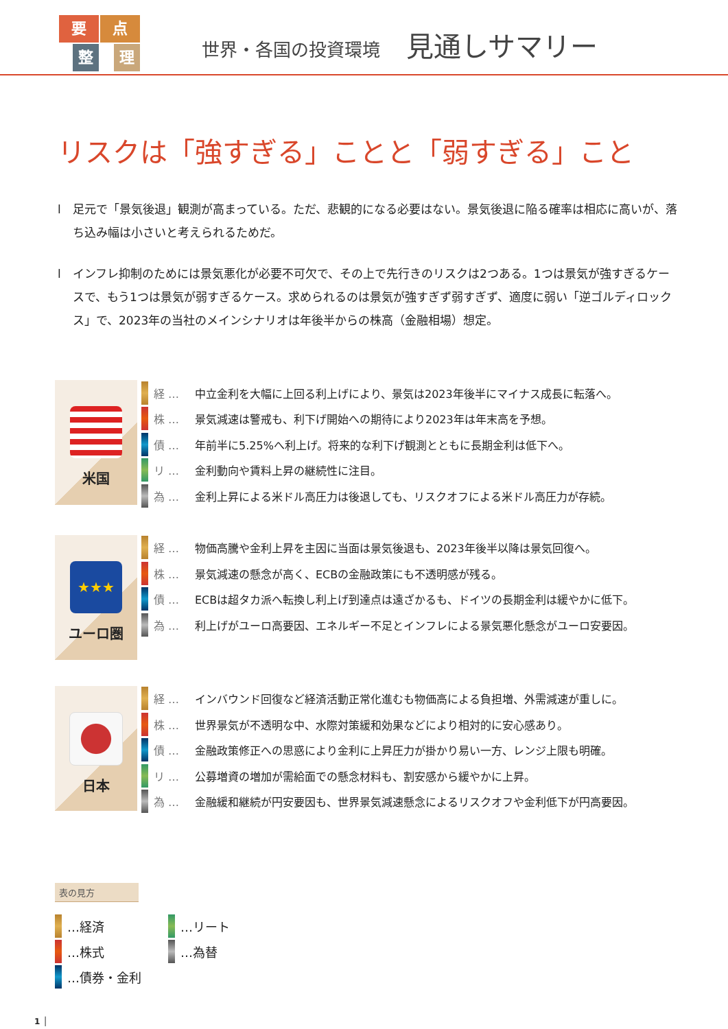要
点
整
理
世界・各国の投資環境 見通しサマリー
リスクは「強すぎる」ことと「弱すぎる」こと
l 足元で「景気後退」観測が高まっている。ただ、悲観的になる必要はない。景気後退に陥る確率は相応に高いが、落ち込み幅は小さいと考えられるためだ。
l インフレ抑制のためには景気悪化が必要不可欠で、その上で先行きのリスクは2つある。1つは景気が強すぎるケースで、もう1つは景気が弱すぎるケース。求められるのは景気が強すぎず弱すぎず、適度に弱い「逆ゴルディロックス」で、2023年の当社のメインシナリオは年後半からの株高（金融相場）想定。
米国
経 … 中立金利を大幅に上回る利上げにより、景気は2023年後半にマイナス成長に転落へ。
株 … 景気減速は警戒も、利下げ開始への期待により2023年は年末高を予想。
債 … 年前半に5.25%へ利上げ。将来的な利下げ観測とともに長期金利は低下へ。
リ … 金利動向や賃料上昇の継続性に注目。
為 … 金利上昇による米ドル高圧力は後退しても、リスクオフによる米ドル高圧力が存続。
★★★
ユーロ圏
経 … 物価高騰や金利上昇を主因に当面は景気後退も、2023年後半以降は景気回復へ。
株 … 景気減速の懸念が高く、ECBの金融政策にも不透明感が残る。
債 … ECBは超タカ派へ転換し利上げ到達点は遠ざかるも、ドイツの長期金利は緩やかに低下。
為 … 利上げがユーロ高要因、エネルギー不足とインフレによる景気悪化懸念がユーロ安要因。
日本
経 … インバウンド回復など経済活動正常化進むも物価高による負担増、外需減速が重しに。
株 … 世界景気が不透明な中、水際対策緩和効果などにより相対的に安心感あり。
債 … 金融政策修正への思惑により金利に上昇圧力が掛かり易い一方、レンジ上限も明確。
リ … 公募増資の増加が需給面での懸念材料も、割安感から緩やかに上昇。
為 … 金融緩和継続が円安要因も、世界景気減速懸念によるリスクオフや金利低下が円高要因。
表の見方
…経済
…リート
…株式
…為替
…債券・金利
1 │